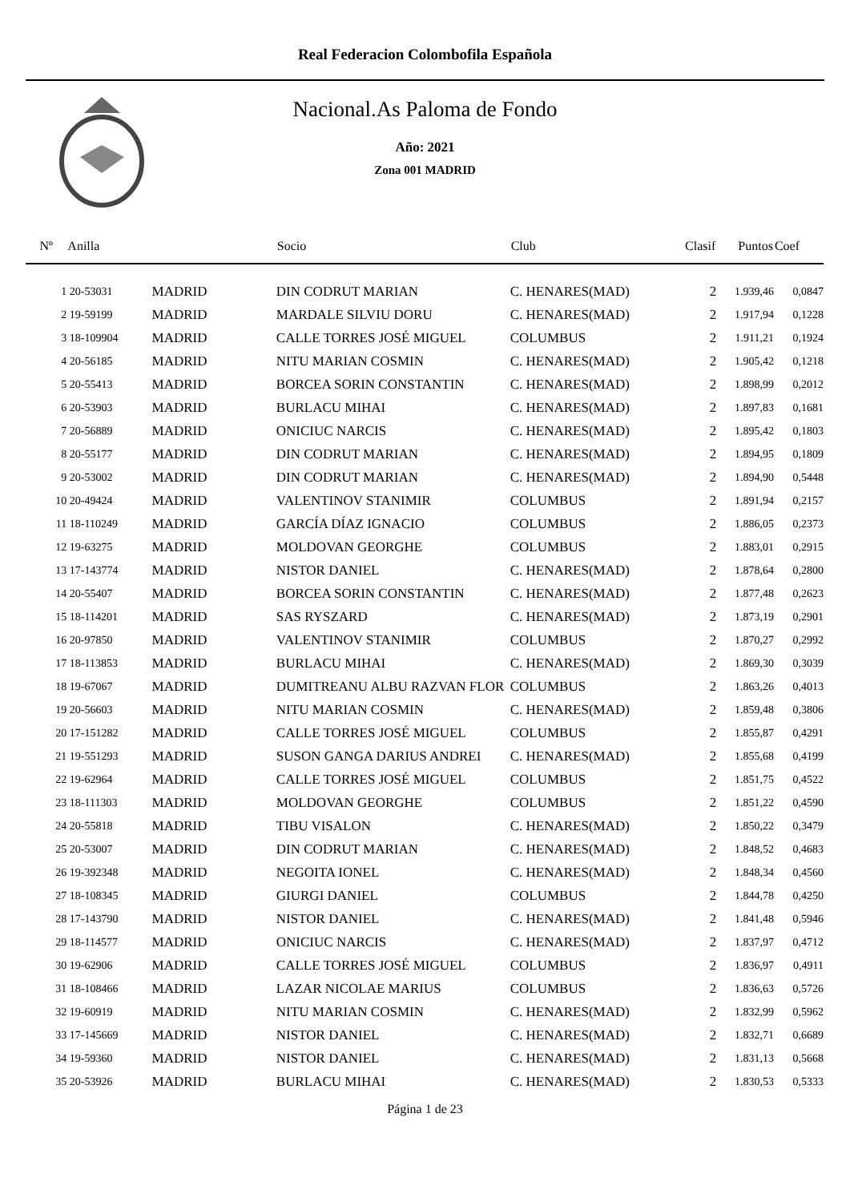Real Federacion Colombofila Española
Nacional.As Paloma de Fondo
Año: 2021
Zona 001 MADRID
| Nº | Anilla | | Socio | Club | Clasif | Puntos | Coef |
| --- | --- | --- | --- | --- | --- | --- | --- |
| 1 | 20-53031 | MADRID | DIN CODRUT MARIAN | C. HENARES(MAD) | 2 | 1.939,46 | 0,0847 |
| 2 | 19-59199 | MADRID | MARDALE SILVIU DORU | C. HENARES(MAD) | 2 | 1.917,94 | 0,1228 |
| 3 | 18-109904 | MADRID | CALLE TORRES JOSÉ MIGUEL | COLUMBUS | 2 | 1.911,21 | 0,1924 |
| 4 | 20-56185 | MADRID | NITU MARIAN COSMIN | C. HENARES(MAD) | 2 | 1.905,42 | 0,1218 |
| 5 | 20-55413 | MADRID | BORCEA SORIN CONSTANTIN | C. HENARES(MAD) | 2 | 1.898,99 | 0,2012 |
| 6 | 20-53903 | MADRID | BURLACU MIHAI | C. HENARES(MAD) | 2 | 1.897,83 | 0,1681 |
| 7 | 20-56889 | MADRID | ONICIUC NARCIS | C. HENARES(MAD) | 2 | 1.895,42 | 0,1803 |
| 8 | 20-55177 | MADRID | DIN CODRUT MARIAN | C. HENARES(MAD) | 2 | 1.894,95 | 0,1809 |
| 9 | 20-53002 | MADRID | DIN CODRUT MARIAN | C. HENARES(MAD) | 2 | 1.894,90 | 0,5448 |
| 10 | 20-49424 | MADRID | VALENTINOV STANIMIR | COLUMBUS | 2 | 1.891,94 | 0,2157 |
| 11 | 18-110249 | MADRID | GARCÍA DÍAZ IGNACIO | COLUMBUS | 2 | 1.886,05 | 0,2373 |
| 12 | 19-63275 | MADRID | MOLDOVAN GEORGHE | COLUMBUS | 2 | 1.883,01 | 0,2915 |
| 13 | 17-143774 | MADRID | NISTOR DANIEL | C. HENARES(MAD) | 2 | 1.878,64 | 0,2800 |
| 14 | 20-55407 | MADRID | BORCEA SORIN CONSTANTIN | C. HENARES(MAD) | 2 | 1.877,48 | 0,2623 |
| 15 | 18-114201 | MADRID | SAS RYSZARD | C. HENARES(MAD) | 2 | 1.873,19 | 0,2901 |
| 16 | 20-97850 | MADRID | VALENTINOV STANIMIR | COLUMBUS | 2 | 1.870,27 | 0,2992 |
| 17 | 18-113853 | MADRID | BURLACU MIHAI | C. HENARES(MAD) | 2 | 1.869,30 | 0,3039 |
| 18 | 19-67067 | MADRID | DUMITREANU ALBU RAZVAN FLOR | COLUMBUS | 2 | 1.863,26 | 0,4013 |
| 19 | 20-56603 | MADRID | NITU MARIAN COSMIN | C. HENARES(MAD) | 2 | 1.859,48 | 0,3806 |
| 20 | 17-151282 | MADRID | CALLE TORRES JOSÉ MIGUEL | COLUMBUS | 2 | 1.855,87 | 0,4291 |
| 21 | 19-551293 | MADRID | SUSON GANGA DARIUS ANDREI | C. HENARES(MAD) | 2 | 1.855,68 | 0,4199 |
| 22 | 19-62964 | MADRID | CALLE TORRES JOSÉ MIGUEL | COLUMBUS | 2 | 1.851,75 | 0,4522 |
| 23 | 18-111303 | MADRID | MOLDOVAN GEORGHE | COLUMBUS | 2 | 1.851,22 | 0,4590 |
| 24 | 20-55818 | MADRID | TIBU VISALON | C. HENARES(MAD) | 2 | 1.850,22 | 0,3479 |
| 25 | 20-53007 | MADRID | DIN CODRUT MARIAN | C. HENARES(MAD) | 2 | 1.848,52 | 0,4683 |
| 26 | 19-392348 | MADRID | NEGOITA IONEL | C. HENARES(MAD) | 2 | 1.848,34 | 0,4560 |
| 27 | 18-108345 | MADRID | GIURGI DANIEL | COLUMBUS | 2 | 1.844,78 | 0,4250 |
| 28 | 17-143790 | MADRID | NISTOR DANIEL | C. HENARES(MAD) | 2 | 1.841,48 | 0,5946 |
| 29 | 18-114577 | MADRID | ONICIUC NARCIS | C. HENARES(MAD) | 2 | 1.837,97 | 0,4712 |
| 30 | 19-62906 | MADRID | CALLE TORRES JOSÉ MIGUEL | COLUMBUS | 2 | 1.836,97 | 0,4911 |
| 31 | 18-108466 | MADRID | LAZAR NICOLAE MARIUS | COLUMBUS | 2 | 1.836,63 | 0,5726 |
| 32 | 19-60919 | MADRID | NITU MARIAN COSMIN | C. HENARES(MAD) | 2 | 1.832,99 | 0,5962 |
| 33 | 17-145669 | MADRID | NISTOR DANIEL | C. HENARES(MAD) | 2 | 1.832,71 | 0,6689 |
| 34 | 19-59360 | MADRID | NISTOR DANIEL | C. HENARES(MAD) | 2 | 1.831,13 | 0,5668 |
| 35 | 20-53926 | MADRID | BURLACU MIHAI | C. HENARES(MAD) | 2 | 1.830,53 | 0,5333 |
Página 1 de 23